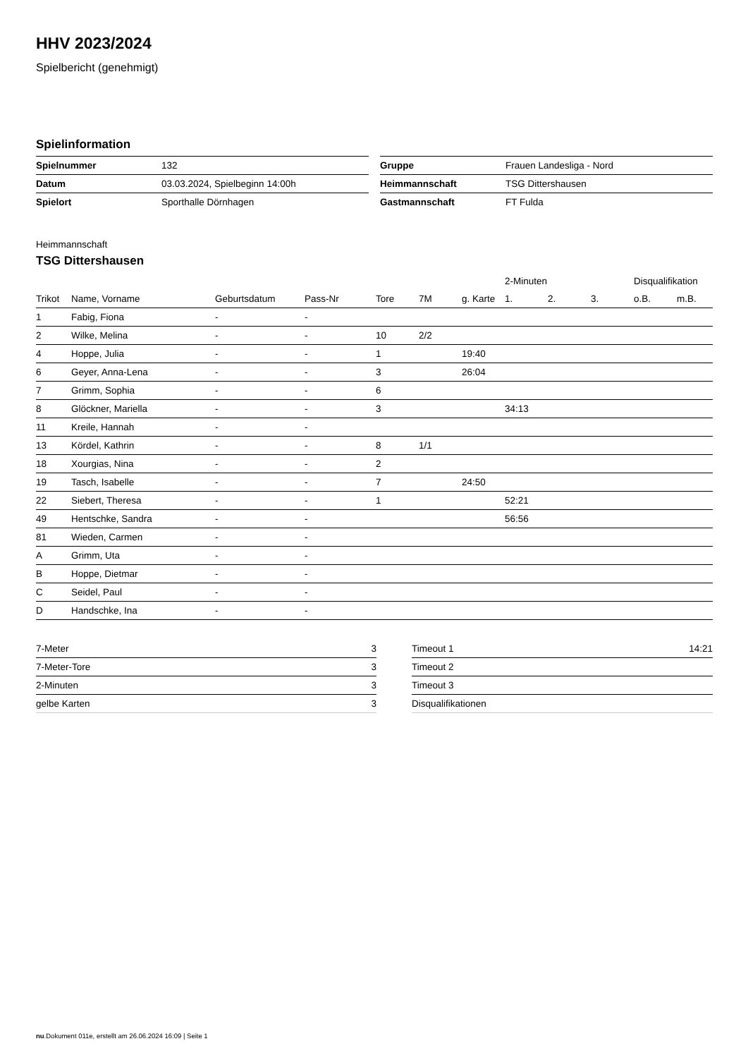HHV 2023/2024
Spielbericht (genehmigt)
Spielinformation
| Spielnummer | 132 |
| Datum | 03.03.2024, Spielbeginn 14:00h |
| Spielort | Sporthalle Dörnhagen |
| Gruppe | Frauen Landesliga - Nord |
| Heimmannschaft | TSG Dittershausen |
| Gastmannschaft | FT Fulda |
Heimmannschaft
TSG Dittershausen
| | | | | | | | 2-Minuten | | | Disqualifikation | |
| Trikot | Name, Vorname | Geburtsdatum | Pass-Nr | Tore | 7M | g. Karte | 1. | 2. | 3. | o.B. | m.B. |
| 1 | Fabig, Fiona | - | - | | | | | | | | |
| 2 | Wilke, Melina | - | - | 10 | 2/2 | | | | | | |
| 4 | Hoppe, Julia | - | - | 1 | | 19:40 | | | | | |
| 6 | Geyer, Anna-Lena | - | - | 3 | | 26:04 | | | | | |
| 7 | Grimm, Sophia | - | - | 6 | | | | | | | |
| 8 | Glöckner, Mariella | - | - | 3 | | | 34:13 | | | | |
| 11 | Kreile, Hannah | - | - | | | | | | | | |
| 13 | Kördel, Kathrin | - | - | 8 | 1/1 | | | | | | |
| 18 | Xourgias, Nina | - | - | 2 | | | | | | | |
| 19 | Tasch, Isabelle | - | - | 7 | | 24:50 | | | | | |
| 22 | Siebert, Theresa | - | - | 1 | | | 52:21 | | | | |
| 49 | Hentschke, Sandra | - | - | | | | 56:56 | | | | |
| 81 | Wieden, Carmen | - | - | | | | | | | | |
| A | Grimm, Uta | - | - | | | | | | | | |
| B | Hoppe, Dietmar | - | - | | | | | | | | |
| C | Seidel, Paul | - | - | | | | | | | | |
| D | Handschke, Ina | - | - | | | | | | | | |
| 7-Meter | 3 |
| 7-Meter-Tore | 3 |
| 2-Minuten | 3 |
| gelbe Karten | 3 |
| Timeout 1 | 14:21 |
| Timeout 2 | |
| Timeout 3 | |
| Disqualifikationen | |
nu.Dokument 011e, erstellt am 26.06.2024 16:09 | Seite 1